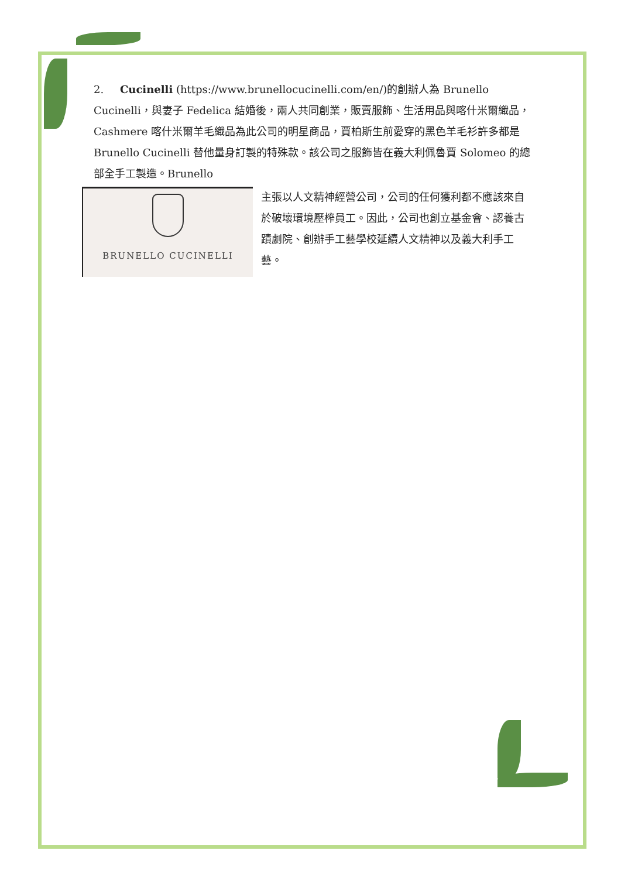2. Cucinelli (https://www.brunellocucinelli.com/en/)的創辦人為 Brunello Cucinelli，與妻子 Fedelica 結婚後，兩人共同創業，販賣服飾、生活用品與喀什米爾織品， Cashmere 喀什米爾羊毛織品為此公司的明星商品，賈柏斯生前愛穿的黑色羊毛衫許多都是 Brunello Cucinelli 替他量身訂製的特殊款。該公司之服飾皆在義大利佩魯賈 Solomeo 的總部全手工製造。Brunello
BRUNELLO CUCINELLI
主張以人文精神經營公司，公司的任何獲利都不應該來自於破壞環境壓榨員工。因此，公司也創立基金會、認養古蹟劇院、創辦手工藝學校延續人文精神以及義大利手工藝。